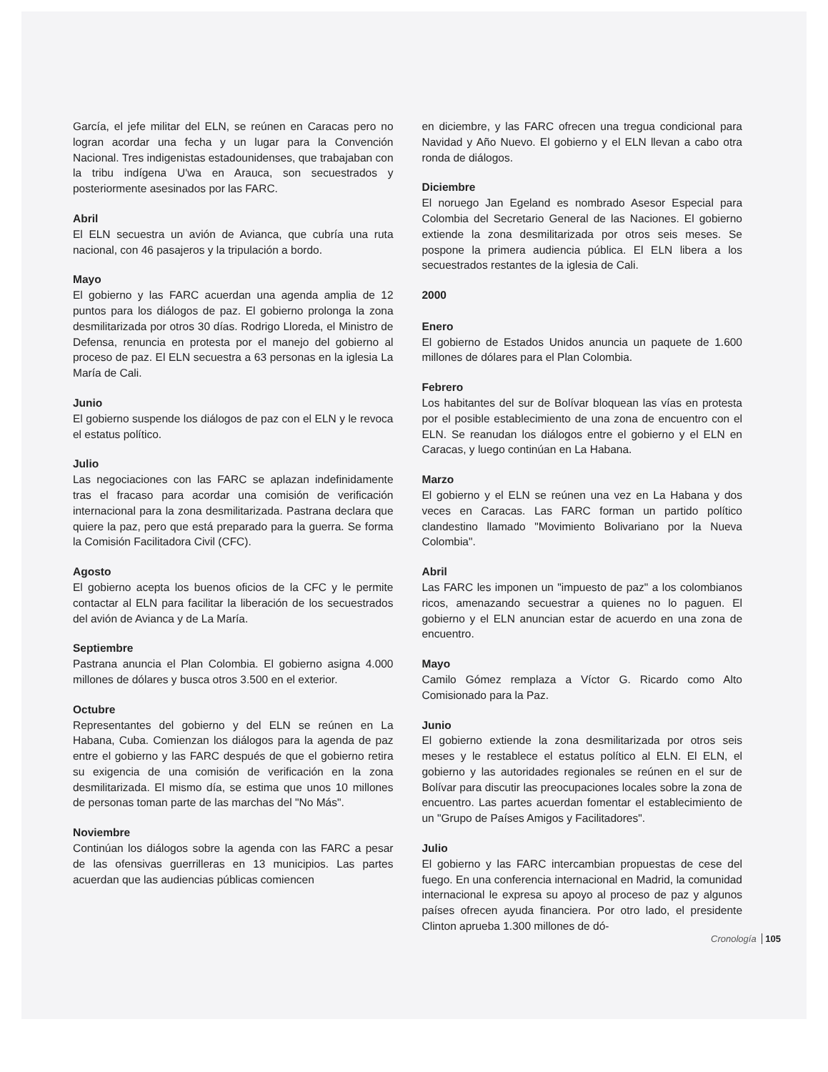García, el jefe militar del ELN, se reúnen en Caracas pero no logran acordar una fecha y un lugar para la Convención Nacional. Tres indigenistas estadounidenses, que trabajaban con la tribu indígena U'wa en Arauca, son secuestrados y posteriormente asesinados por las FARC.
Abril
El ELN secuestra un avión de Avianca, que cubría una ruta nacional, con 46 pasajeros y la tripulación a bordo.
Mayo
El gobierno y las FARC acuerdan una agenda amplia de 12 puntos para los diálogos de paz. El gobierno prolonga la zona desmilitarizada por otros 30 días. Rodrigo Lloreda, el Ministro de Defensa, renuncia en protesta por el manejo del gobierno al proceso de paz. El ELN secuestra a 63 personas en la iglesia La María de Cali.
Junio
El gobierno suspende los diálogos de paz con el ELN y le revoca el estatus político.
Julio
Las negociaciones con las FARC se aplazan indefinidamente tras el fracaso para acordar una comisión de verificación internacional para la zona desmilitarizada. Pastrana declara que quiere la paz, pero que está preparado para la guerra. Se forma la Comisión Facilitadora Civil (CFC).
Agosto
El gobierno acepta los buenos oficios de la CFC y le permite contactar al ELN para facilitar la liberación de los secuestrados del avión de Avianca y de La María.
Septiembre
Pastrana anuncia el Plan Colombia. El gobierno asigna 4.000 millones de dólares y busca otros 3.500 en el exterior.
Octubre
Representantes del gobierno y del ELN se reúnen en La Habana, Cuba. Comienzan los diálogos para la agenda de paz entre el gobierno y las FARC después de que el gobierno retira su exigencia de una comisión de verificación en la zona desmilitarizada. El mismo día, se estima que unos 10 millones de personas toman parte de las marchas del "No Más".
Noviembre
Continúan los diálogos sobre la agenda con las FARC a pesar de las ofensivas guerrilleras en 13 municipios. Las partes acuerdan que las audiencias públicas comiencen
en diciembre, y las FARC ofrecen una tregua condicional para Navidad y Año Nuevo. El gobierno y el ELN llevan a cabo otra ronda de diálogos.
Diciembre
El noruego Jan Egeland es nombrado Asesor Especial para Colombia del Secretario General de las Naciones. El gobierno extiende la zona desmilitarizada por otros seis meses. Se pospone la primera audiencia pública. El ELN libera a los secuestrados restantes de la iglesia de Cali.
2000
Enero
El gobierno de Estados Unidos anuncia un paquete de 1.600 millones de dólares para el Plan Colombia.
Febrero
Los habitantes del sur de Bolívar bloquean las vías en protesta por el posible establecimiento de una zona de encuentro con el ELN. Se reanudan los diálogos entre el gobierno y el ELN en Caracas, y luego continúan en La Habana.
Marzo
El gobierno y el ELN se reúnen una vez en La Habana y dos veces en Caracas. Las FARC forman un partido político clandestino llamado "Movimiento Bolivariano por la Nueva Colombia".
Abril
Las FARC les imponen un "impuesto de paz" a los colombianos ricos, amenazando secuestrar a quienes no lo paguen. El gobierno y el ELN anuncian estar de acuerdo en una zona de encuentro.
Mayo
Camilo Gómez remplaza a Víctor G. Ricardo como Alto Comisionado para la Paz.
Junio
El gobierno extiende la zona desmilitarizada por otros seis meses y le restablece el estatus político al ELN. El ELN, el gobierno y las autoridades regionales se reúnen en el sur de Bolívar para discutir las preocupaciones locales sobre la zona de encuentro. Las partes acuerdan fomentar el establecimiento de un "Grupo de Países Amigos y Facilitadores".
Julio
El gobierno y las FARC intercambian propuestas de cese del fuego. En una conferencia internacional en Madrid, la comunidad internacional le expresa su apoyo al proceso de paz y algunos países ofrecen ayuda financiera. Por otro lado, el presidente Clinton aprueba 1.300 millones de dó-
Cronología 105